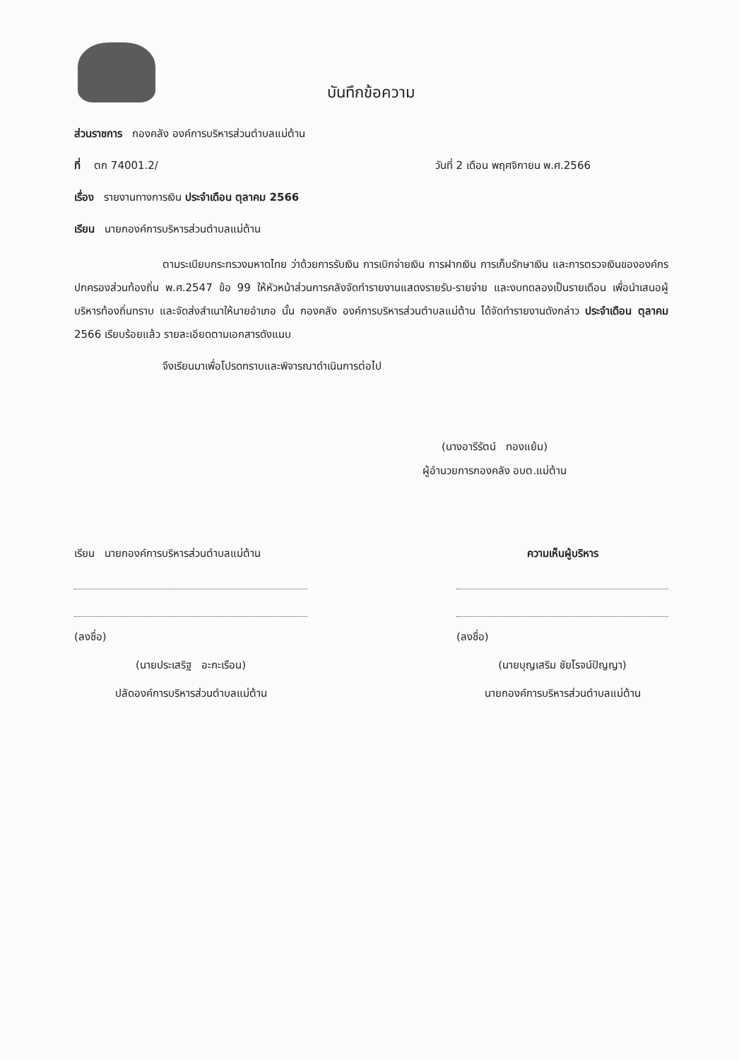บันทึกข้อความ
ส่วนราชการ กองคลัง องค์การบริหารส่วนตำบลแม่ต้าน
ที่ ตก 74001.2/ วันที่ 2 เดือน พฤศจิกายน พ.ศ.2566
เรื่อง รายงานทางการเงิน ประจำเดือน ตุลาคม 2566
เรียน นายกองค์การบริหารส่วนตำบลแม่ต้าน
ตามระเบียบกระทรวงมหาดไทย ว่าด้วยการรับเงิน การเบิกจ่ายเงิน การฝากเงิน การเก็บรักษาเงิน และการตรวจเงินขององค์กรปกครองส่วนท้องถิ่น พ.ศ.2547 ข้อ 99 ให้หัวหน้าส่วนการคลังจัดทำรายงานแสดงรายรับ-รายจ่าย และงบทดลองเป็นรายเดือน เพื่อนำเสนอผู้บริหารท้องถิ่นทราบ และจัดส่งสำเนาให้นายอำเภอ นั้น กองคลัง องค์การบริหารส่วนตำบลแม่ต้าน ได้จัดทำรายงานดังกล่าว ประจำเดือน ตุลาคม 2566 เรียบร้อยแล้ว รายละเอียดตามเอกสารดังแนบ
จึงเรียนมาเพื่อโปรดทราบและพิจารณาดำเนินการต่อไป
(นางอารีรัตน์ ทองแย้ม)
ผู้อำนวยการกองคลัง อบต.แม่ต้าน
เรียน นายกองค์การบริหารส่วนตำบลแม่ต้าน
(ลงชื่อ)
(นายประเสริฐ อะกะเรือน)
ปลัดองค์การบริหารส่วนตำบลแม่ต้าน
ความเห็นผู้บริหาร
(ลงชื่อ)
(นายบุญเสริม ชัยโรจน์ปัญญา)
นายกองค์การบริหารส่วนตำบลแม่ต้าน